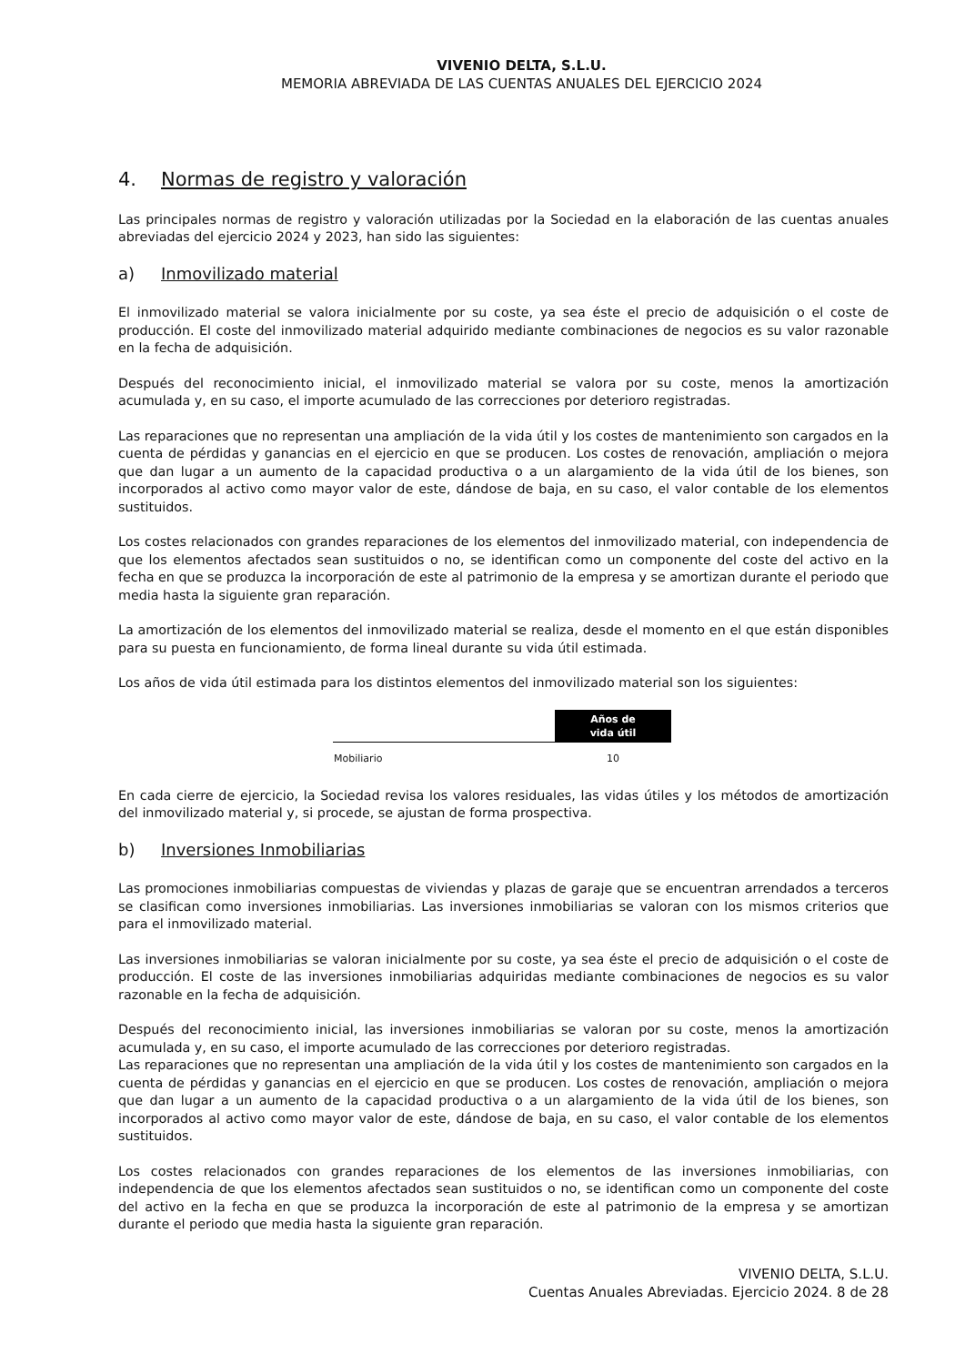VIVENIO DELTA, S.L.U.
MEMORIA ABREVIADA DE LAS CUENTAS ANUALES DEL EJERCICIO 2024
4. Normas de registro y valoración
Las principales normas de registro y valoración utilizadas por la Sociedad en la elaboración de las cuentas anuales abreviadas del ejercicio 2024 y 2023, han sido las siguientes:
a) Inmovilizado material
El inmovilizado material se valora inicialmente por su coste, ya sea éste el precio de adquisición o el coste de producción. El coste del inmovilizado material adquirido mediante combinaciones de negocios es su valor razonable en la fecha de adquisición.
Después del reconocimiento inicial, el inmovilizado material se valora por su coste, menos la amortización acumulada y, en su caso, el importe acumulado de las correcciones por deterioro registradas.
Las reparaciones que no representan una ampliación de la vida útil y los costes de mantenimiento son cargados en la cuenta de pérdidas y ganancias en el ejercicio en que se producen. Los costes de renovación, ampliación o mejora que dan lugar a un aumento de la capacidad productiva o a un alargamiento de la vida útil de los bienes, son incorporados al activo como mayor valor de este, dándose de baja, en su caso, el valor contable de los elementos sustituidos.
Los costes relacionados con grandes reparaciones de los elementos del inmovilizado material, con independencia de que los elementos afectados sean sustituidos o no, se identifican como un componente del coste del activo en la fecha en que se produzca la incorporación de este al patrimonio de la empresa y se amortizan durante el periodo que media hasta la siguiente gran reparación.
La amortización de los elementos del inmovilizado material se realiza, desde el momento en el que están disponibles para su puesta en funcionamiento, de forma lineal durante su vida útil estimada.
Los años de vida útil estimada para los distintos elementos del inmovilizado material son los siguientes:
| | Años de vida útil |
| Mobiliario | 10 |
En cada cierre de ejercicio, la Sociedad revisa los valores residuales, las vidas útiles y los métodos de amortización del inmovilizado material y, si procede, se ajustan de forma prospectiva.
b) Inversiones Inmobiliarias
Las promociones inmobiliarias compuestas de viviendas y plazas de garaje que se encuentran arrendados a terceros se clasifican como inversiones inmobiliarias. Las inversiones inmobiliarias se valoran con los mismos criterios que para el inmovilizado material.
Las inversiones inmobiliarias se valoran inicialmente por su coste, ya sea éste el precio de adquisición o el coste de producción. El coste de las inversiones inmobiliarias adquiridas mediante combinaciones de negocios es su valor razonable en la fecha de adquisición.
Después del reconocimiento inicial, las inversiones inmobiliarias se valoran por su coste, menos la amortización acumulada y, en su caso, el importe acumulado de las correcciones por deterioro registradas.
Las reparaciones que no representan una ampliación de la vida útil y los costes de mantenimiento son cargados en la cuenta de pérdidas y ganancias en el ejercicio en que se producen. Los costes de renovación, ampliación o mejora que dan lugar a un aumento de la capacidad productiva o a un alargamiento de la vida útil de los bienes, son incorporados al activo como mayor valor de este, dándose de baja, en su caso, el valor contable de los elementos sustituidos.
Los costes relacionados con grandes reparaciones de los elementos de las inversiones inmobiliarias, con independencia de que los elementos afectados sean sustituidos o no, se identifican como un componente del coste del activo en la fecha en que se produzca la incorporación de este al patrimonio de la empresa y se amortizan durante el periodo que media hasta la siguiente gran reparación.
VIVENIO DELTA, S.L.U.
Cuentas Anuales Abreviadas. Ejercicio 2024. 8 de 28